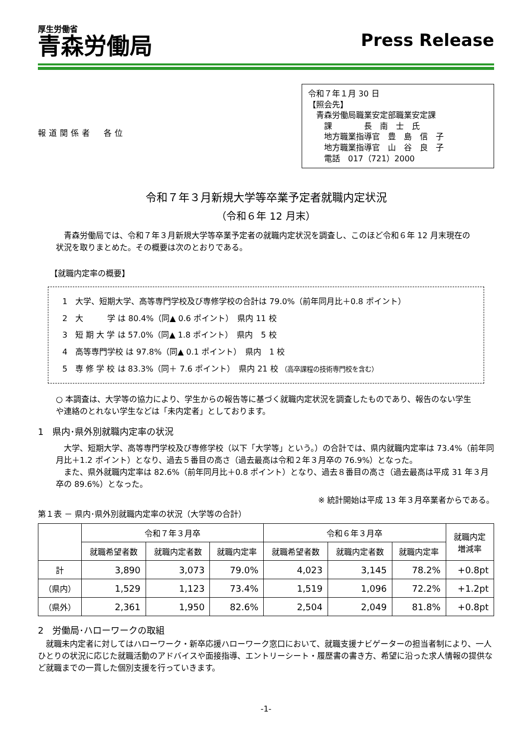厚生労働省
青森労働局
Press Release
報道関係者　各位
令和７年１月 30 日
【照会先】
　青森労働局職業安定部職業安定課
　　課　　　　長　南　士　氏
　　地方職業指導官　豊　島　信　子
　　地方職業指導官　山　谷　良　子
　　電話　017（721）2000
令和７年３月新規大学等卒業予定者就職内定状況
（令和６年 12 月末）
　青森労働局では、令和７年３月新規大学等卒業予定者の就職内定状況を調査し、このほど令和６年 12 月末現在の状況を取りまとめた。その概要は次のとおりである。
【就職内定率の概要】
1　大学、短期大学、高等専門学校及び専修学校の合計は 79.0%（前年同月比＋0.8 ポイント）
2　大　　　学 は 80.4%（同▲ 0.6 ポイント）　県内 11 校
3　短 期 大 学 は 57.0%（同▲ 1.8 ポイント）　県内　5 校
4　高等専門学校 は 97.8%（同▲ 0.1 ポイント）　県内　1 校
5　専 修 学 校 は 83.3%（同＋ 7.6 ポイント）　県内 21 校 （高卒課程の技術専門校を含む）
○ 本調査は、大学等の協力により、学生からの報告等に基づく就職内定状況を調査したものであり、報告のない学生や連絡のとれない学生などは「未内定者」としております。
1　県内･県外別就職内定率の状況
　大学、短期大学、高等専門学校及び専修学校（以下「大学等」という。）の合計では、県内就職内定率は 73.4%（前年同月比＋1.2 ポイント）となり、過去５番目の高さ（過去最高は令和２年３月卒の 76.9%）となった。
　また、県外就職内定率は 82.6%（前年同月比＋0.8 ポイント）となり、過去８番目の高さ（過去最高は平成 31 年３月卒の 89.6%）となった。
※ 統計開始は平成 13 年３月卒業者からである。
第１表 － 県内･県外別就職内定率の状況（大学等の合計）
| | 令和７年３月卒 | | | 令和６年３月卒 | | | 就職内定 増減率 |
| --- | --- | --- | --- | --- | --- | --- | --- |
| | 就職希望者数 | 就職内定者数 | 就職内定率 | 就職希望者数 | 就職内定者数 | 就職内定率 | |
| 計 | 3,890 | 3,073 | 79.0% | 4,023 | 3,145 | 78.2% | +0.8pt |
| （県内） | 1,529 | 1,123 | 73.4% | 1,519 | 1,096 | 72.2% | +1.2pt |
| （県外） | 2,361 | 1,950 | 82.6% | 2,504 | 2,049 | 81.8% | +0.8pt |
2　労働局･ハローワークの取組
　就職未内定者に対してはハローワーク・新卒応援ハローワーク窓口において、就職支援ナビゲーターの担当者制により、一人ひとりの状況に応じた就職活動のアドバイスや面接指導、エントリーシート・履歴書の書き方、希望に沿った求人情報の提供など就職までの一貫した個別支援を行っていきます。
-1-